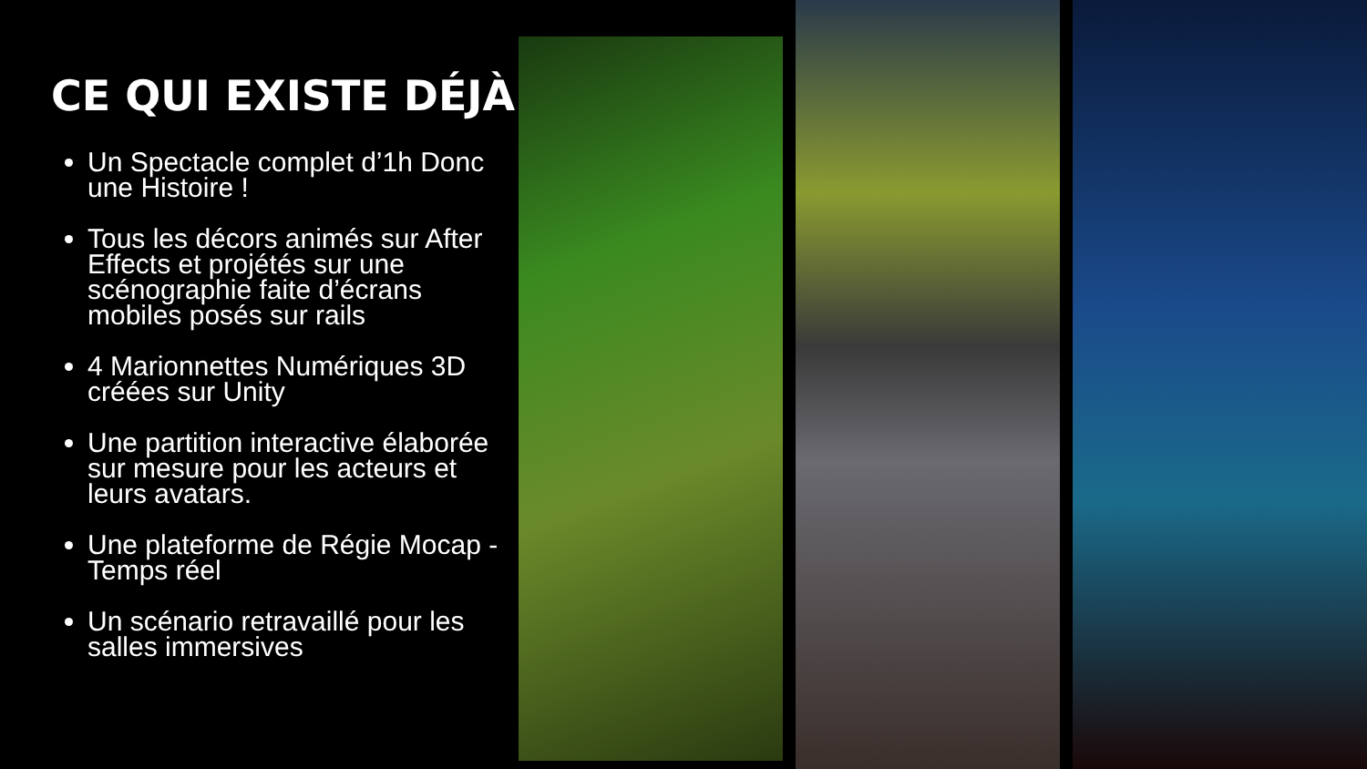CE QUI EXISTE DÉJÀ
Un Spectacle complet d’1h Donc une Histoire !
Tous les décors animés sur After Effects et projétés sur une scénographie faite d’écrans mobiles posés sur rails
4 Marionnettes Numériques 3D créées sur Unity
Une partition interactive élaborée sur mesure pour les acteurs et leurs avatars.
Une plateforme de Régie Mocap - Temps réel
Un scénario retravaillé pour les salles immersives